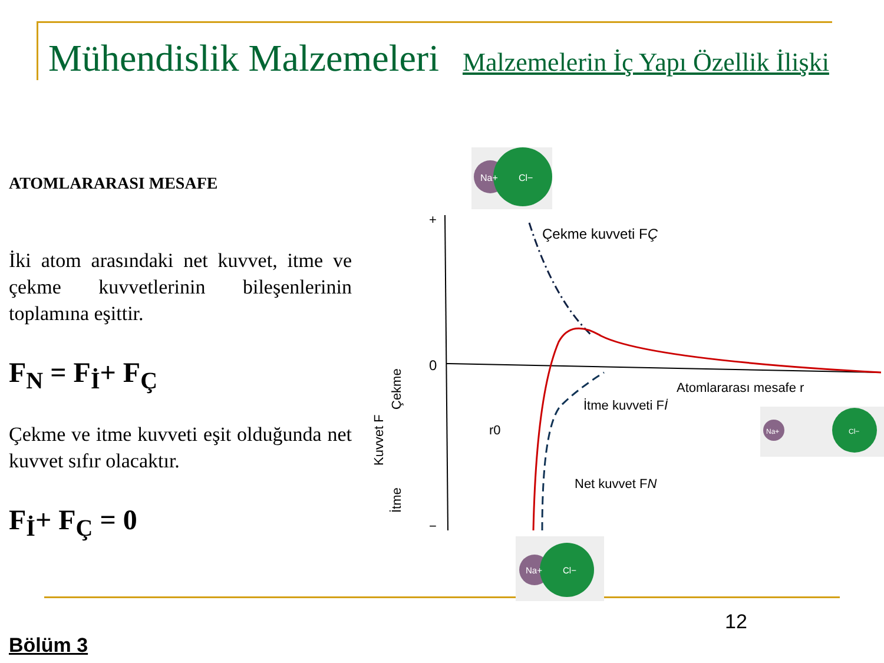Mühendislik Malzemeleri Malzemelerin İç Yapı Özellik İlişki
ATOMLARARASI MESAFE
İki atom arasındaki net kuvvet, itme ve çekme kuvvetlerinin bileşenlerinin toplamına eşittir.
F<sub>N</sub> = F<sub>İ</sub>+ F<sub>Ç</sub>
Çekme ve itme kuvveti eşit olduğunda net kuvvet sıfır olacaktır.
F<sub>İ</sub>+ F<sub>Ç</sub> = 0
Na+
Cl−
+
0
−
Çekme kuvveti FÇ
Atomlararası mesafe r
İtme kuvveti Fİ
Net kuvvet FN
r0
Kuvvet F
Çekme
İtme
Na+
Cl−
Na+
Cl−
12
Bölüm 3